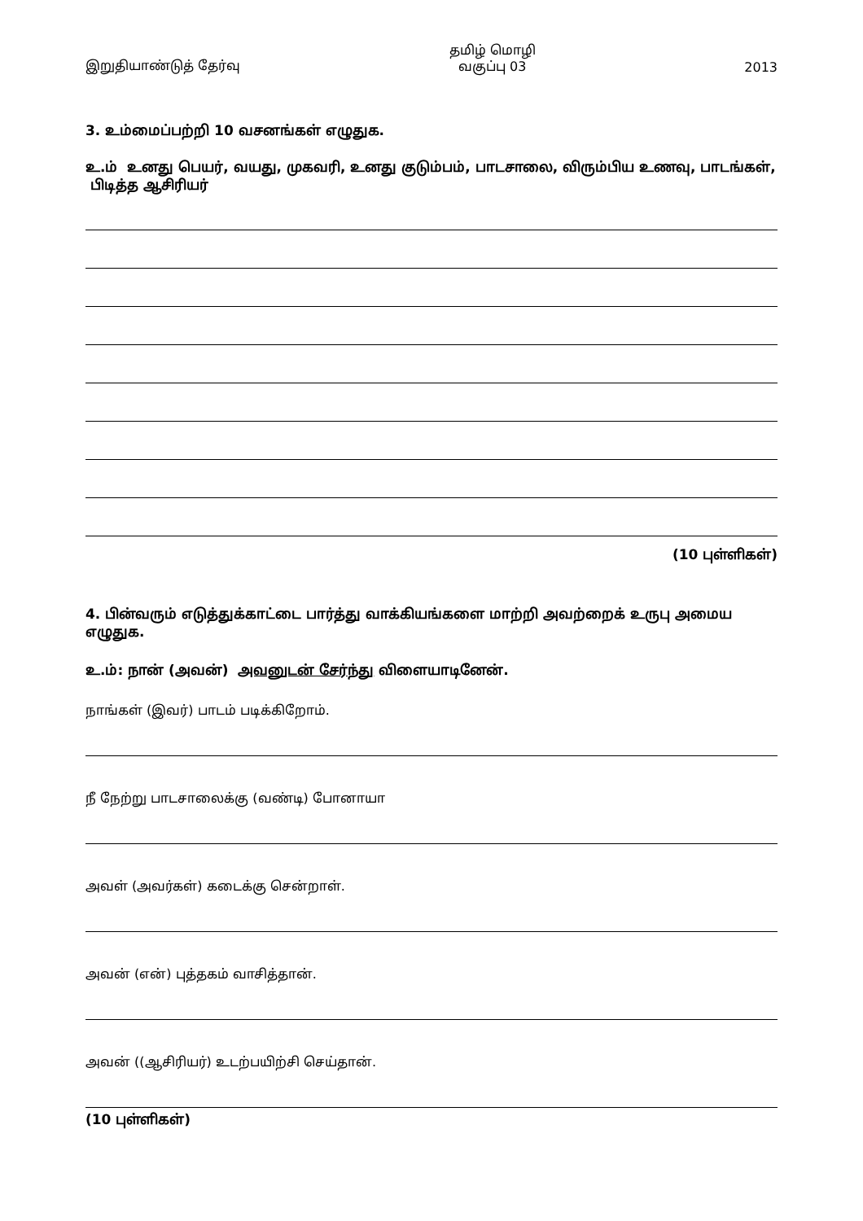இறுதியாண்டுத் தேர்வு
தமிழ் மொழி
வகுப்பு 03
2013
3. உம்மைப்பற்றி 10 வசனங்கள் எழுதுக.
உ.ம் உனது பெயர், வயது, முகவரி, உனது குடும்பம், பாடசாலை, விரும்பிய உணவு, பாடங்கள், பிடித்த ஆசிரியர்
(10 புள்ளிகள்)
4. பின்வரும் எடுத்துக்காட்டை பார்த்து வாக்கியங்களை மாற்றி அவற்றைக் உருபு அமைய எழுதுக.
உ.ம்: நான் (அவன்) அவனுடன் சேர்ந்து விளையாடினேன்.
நாங்கள் (இவர்) பாடம் படிக்கிறோம்.
நீ நேற்று பாடசாலைக்கு (வண்டி) போனாயா
அவள் (அவர்கள்) கடைக்கு சென்றாள்.
அவன் (என்) புத்தகம் வாசித்தான்.
அவன் ((ஆசிரியர்) உடற்பயிற்சி செய்தான்.
(10 புள்ளிகள்)